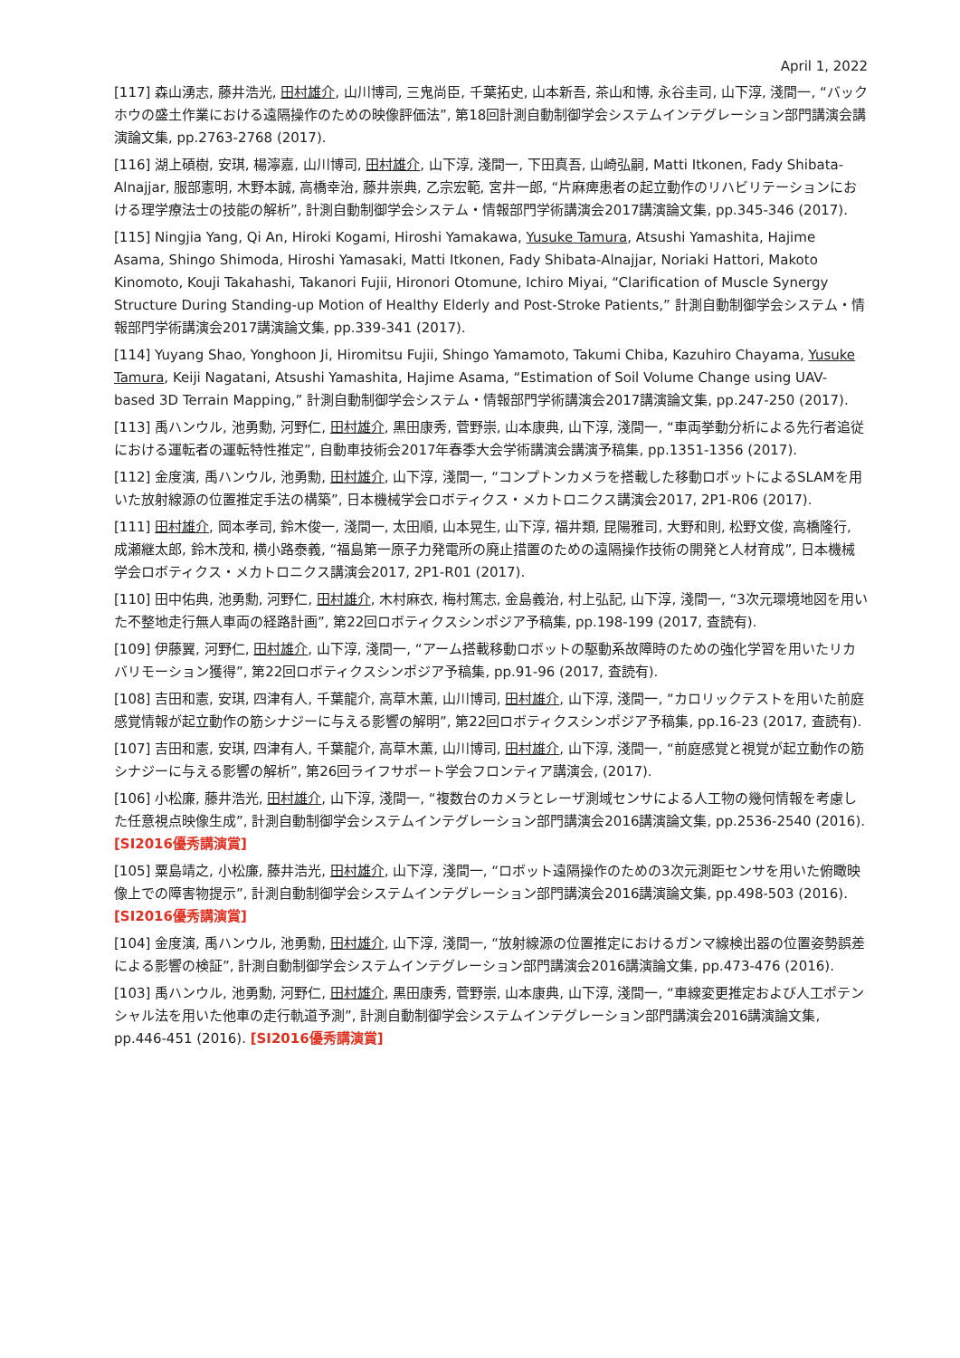April 1, 2022
[117] 森山湧志, 藤井浩光, 田村雄介, 山川博司, 三鬼尚臣, 千葉拓史, 山本新吾, 茶山和博, 永谷圭司, 山下淳, 淺間一, “バックホウの盛土作業における遠隔操作のための映像評価法”, 第18回計測自動制御学会システムインテグレーション部門講演会講演論文集, pp.2763-2768 (2017).
[116] 湖上碩樹, 安琪, 楊濘嘉, 山川博司, 田村雄介, 山下淳, 淺間一, 下田真吾, 山崎弘嗣, Matti Itkonen, Fady Shibata-Alnajjar, 服部憲明, 木野本誠, 高橋幸治, 藤井崇典, 乙宗宏範, 宮井一郎, “片麻痺患者の起立動作のリハビリテーションにおける理学療法士の技能の解析”, 計測自動制御学会システム・情報部門学術講演会2017講演論文集, pp.345-346 (2017).
[115] Ningjia Yang, Qi An, Hiroki Kogami, Hiroshi Yamakawa, Yusuke Tamura, Atsushi Yamashita, Hajime Asama, Shingo Shimoda, Hiroshi Yamasaki, Matti Itkonen, Fady Shibata-Alnajjar, Noriaki Hattori, Makoto Kinomoto, Kouji Takahashi, Takanori Fujii, Hironori Otomune, Ichiro Miyai, “Clarification of Muscle Synergy Structure During Standing-up Motion of Healthy Elderly and Post-Stroke Patients,” 計測自動制御学会システム・情報部門学術講演会2017講演論文集, pp.339-341 (2017).
[114] Yuyang Shao, Yonghoon Ji, Hiromitsu Fujii, Shingo Yamamoto, Takumi Chiba, Kazuhiro Chayama, Yusuke Tamura, Keiji Nagatani, Atsushi Yamashita, Hajime Asama, “Estimation of Soil Volume Change using UAV-based 3D Terrain Mapping,” 計測自動制御学会システム・情報部門学術講演会2017講演論文集, pp.247-250 (2017).
[113] 禹ハンウル, 池勇勳, 河野仁, 田村雄介, 黒田康秀, 菅野崇, 山本康典, 山下淳, 淺間一, “車両挙動分析による先行者追従における運転者の運転特性推定”, 自動車技術会2017年春季大会学術講演会講演予稿集, pp.1351-1356 (2017).
[112] 金度演, 禹ハンウル, 池勇勳, 田村雄介, 山下淳, 淺間一, “コンプトンカメラを搭載した移動ロボットによるSLAMを用いた放射線源の位置推定手法の構築”, 日本機械学会ロボティクス・メカトロニクス講演会2017, 2P1-R06 (2017).
[111] 田村雄介, 岡本孝司, 鈴木俊一, 淺間一, 太田順, 山本晃生, 山下淳, 福井類, 昆陽雅司, 大野和則, 松野文俊, 高橋隆行, 成瀬継太郎, 鈴木茂和, 横小路泰義, “福島第一原子力発電所の廃止措置のための遠隔操作技術の開発と人材育成”, 日本機械学会ロボティクス・メカトロニクス講演会2017, 2P1-R01 (2017).
[110] 田中佑典, 池勇勳, 河野仁, 田村雄介, 木村麻衣, 梅村篤志, 金島義治, 村上弘記, 山下淳, 淺間一, “3次元環境地図を用いた不整地走行無人車両の経路計画”, 第22回ロボティクスシンポジア予稿集, pp.198-199 (2017, 査読有).
[109] 伊藤翼, 河野仁, 田村雄介, 山下淳, 淺間一, “アーム搭載移動ロボットの駆動系故障時のための強化学習を用いたリカバリモーション獲得”, 第22回ロボティクスシンポジア予稿集, pp.91-96 (2017, 査読有).
[108] 吉田和憲, 安琪, 四津有人, 千葉龍介, 高草木薫, 山川博司, 田村雄介, 山下淳, 淺間一, “カロリックテストを用いた前庭感覚情報が起立動作の筋シナジーに与える影響の解明”, 第22回ロボティクスシンポジア予稿集, pp.16-23 (2017, 査読有).
[107] 吉田和憲, 安琪, 四津有人, 千葉龍介, 高草木薫, 山川博司, 田村雄介, 山下淳, 淺間一, “前庭感覚と視覚が起立動作の筋シナジーに与える影響の解析”, 第26回ライフサポート学会フロンティア講演会, (2017).
[106] 小松廉, 藤井浩光, 田村雄介, 山下淳, 淺間一, “複数台のカメラとレーザ測域センサによる人工物の幾何情報を考慮した任意視点映像生成”, 計測自動制御学会システムインテグレーション部門講演会2016講演論文集, pp.2536-2540 (2016). [SI2016優秀講演賞]
[105] 粟島靖之, 小松廉, 藤井浩光, 田村雄介, 山下淳, 淺間一, “ロボット遠隔操作のための3次元測距センサを用いた俯瞰映像上での障害物提示”, 計測自動制御学会システムインテグレーション部門講演会2016講演論文集, pp.498-503 (2016). [SI2016優秀講演賞]
[104] 金度演, 禹ハンウル, 池勇勳, 田村雄介, 山下淳, 淺間一, “放射線源の位置推定におけるガンマ線検出器の位置姿勢誤差による影響の検証”, 計測自動制御学会システムインテグレーション部門講演会2016講演論文集, pp.473-476 (2016).
[103] 禹ハンウル, 池勇勳, 河野仁, 田村雄介, 黒田康秀, 菅野崇, 山本康典, 山下淳, 淺間一, “車線変更推定および人工ポテンシャル法を用いた他車の走行軌道予測”, 計測自動制御学会システムインテグレーション部門講演会2016講演論文集, pp.446-451 (2016). [SI2016優秀講演賞]